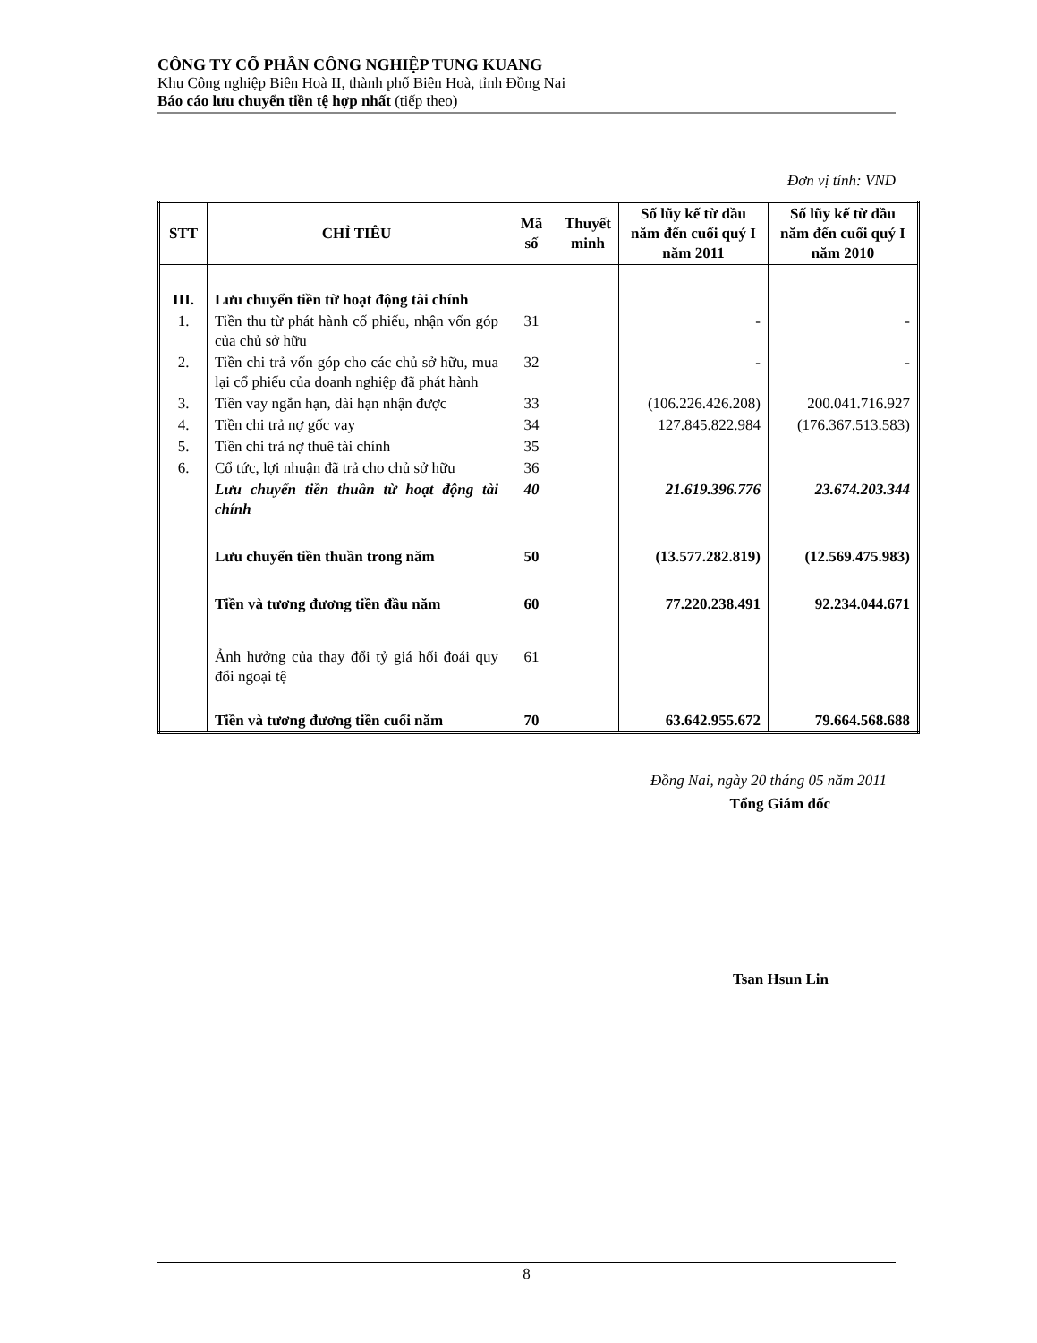CÔNG TY CỔ PHẦN CÔNG NGHIỆP TUNG KUANG
Khu Công nghiệp Biên Hoà II, thành phố Biên Hoà, tỉnh Đồng Nai
Báo cáo lưu chuyển tiền tệ hợp nhất (tiếp theo)
Đơn vị tính: VND
| STT | CHỈ TIÊU | Mã số | Thuyết minh | Số lũy kế từ đầu năm đến cuối quý I năm 2011 | Số lũy kế từ đầu năm đến cuối quý I năm 2010 |
| --- | --- | --- | --- | --- | --- |
| III. | Lưu chuyển tiền từ hoạt động tài chính | | | | |
| 1. | Tiền thu từ phát hành cố phiếu, nhận vốn góp của chủ sở hữu | 31 | | - | - |
| 2. | Tiền chi trả vốn góp cho các chủ sở hữu, mua lại cổ phiếu của doanh nghiệp đã phát hành | 32 | | - | - |
| 3. | Tiền vay ngắn hạn, dài hạn nhận được | 33 | | (106.226.426.208) | 200.041.716.927 |
| 4. | Tiền chi trả nợ gốc vay | 34 | | 127.845.822.984 | (176.367.513.583) |
| 5. | Tiền chi trả nợ thuê tài chính | 35 | | | |
| 6. | Cổ tức, lợi nhuận đã trả cho chủ sở hữu | 36 | | | |
| | Lưu chuyển tiền thuần từ hoạt động tài chính | 40 | | 21.619.396.776 | 23.674.203.344 |
| | Lưu chuyển tiền thuần trong năm | 50 | | (13.577.282.819) | (12.569.475.983) |
| | Tiền và tương đương tiền đầu năm | 60 | | 77.220.238.491 | 92.234.044.671 |
| | Ảnh hưởng của thay đổi tỷ giá hối đoái quy đổi ngoại tệ | 61 | | | |
| | Tiền và tương đương tiền cuối năm | 70 | | 63.642.955.672 | 79.664.568.688 |
Đồng Nai, ngày 20 tháng 05 năm 2011
Tổng Giám đốc
Tsan Hsun Lin
8